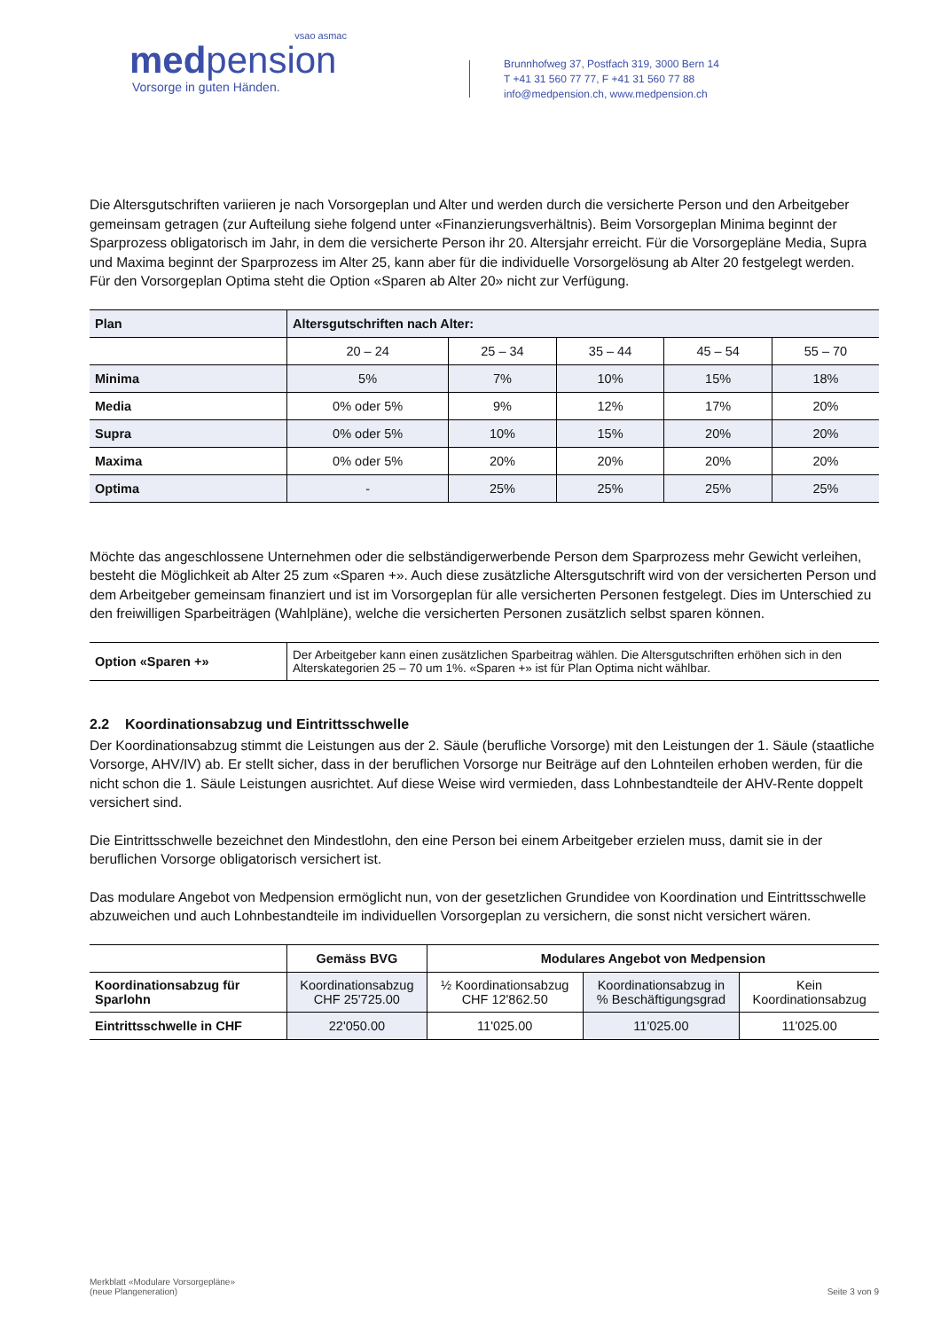vsao asmac
medpension
Vorsorge in guten Händen.
Brunnhofweg 37, Postfach 319, 3000 Bern 14
T +41 31 560 77 77, F +41 31 560 77 88
info@medpension.ch, www.medpension.ch
Die Altersgutschriften variieren je nach Vorsorgeplan und Alter und werden durch die versicherte Person und den Arbeitgeber gemeinsam getragen (zur Aufteilung siehe folgend unter «Finanzierungsverhältnis). Beim Vorsorgeplan Minima beginnt der Sparprozess obligatorisch im Jahr, in dem die versicherte Person ihr 20. Altersjahr erreicht. Für die Vorsorgepläne Media, Supra und Maxima beginnt der Sparprozess im Alter 25, kann aber für die individuelle Vorsorgelösung ab Alter 20 festgelegt werden. Für den Vorsorgeplan Optima steht die Option «Sparen ab Alter 20» nicht zur Verfügung.
| Plan | Altersgutschriften nach Alter: | | | | |
| --- | --- | --- | --- | --- | --- |
| | 20 – 24 | 25 – 34 | 35 – 44 | 45 – 54 | 55 – 70 |
| Minima | 5% | 7% | 10% | 15% | 18% |
| Media | 0% oder 5% | 9% | 12% | 17% | 20% |
| Supra | 0% oder 5% | 10% | 15% | 20% | 20% |
| Maxima | 0% oder 5% | 20% | 20% | 20% | 20% |
| Optima | - | 25% | 25% | 25% | 25% |
Möchte das angeschlossene Unternehmen oder die selbständigerwerbende Person dem Sparprozess mehr Gewicht verleihen, besteht die Möglichkeit ab Alter 25 zum «Sparen +». Auch diese zusätzliche Altersgutschrift wird von der versicherten Person und dem Arbeitgeber gemeinsam finanziert und ist im Vorsorgeplan für alle versicherten Personen festgelegt. Dies im Unterschied zu den freiwilligen Sparbeiträgen (Wahlpläne), welche die versicherten Personen zusätzlich selbst sparen können.
| Option «Sparen +» | Der Arbeitgeber kann einen zusätzlichen Sparbeitrag wählen. Die Altersgutschriften erhöhen sich in den Alterskategorien 25 – 70 um 1%. «Sparen +» ist für Plan Optima nicht wählbar. |
2.2 Koordinationsabzug und Eintrittsschwelle
Der Koordinationsabzug stimmt die Leistungen aus der 2. Säule (berufliche Vorsorge) mit den Leistungen der 1. Säule (staatliche Vorsorge, AHV/IV) ab. Er stellt sicher, dass in der beruflichen Vorsorge nur Beiträge auf den Lohnteilen erhoben werden, für die nicht schon die 1. Säule Leistungen ausrichtet. Auf diese Weise wird vermieden, dass Lohnbestandteile der AHV-Rente doppelt versichert sind.
Die Eintrittsschwelle bezeichnet den Mindestlohn, den eine Person bei einem Arbeitgeber erzielen muss, damit sie in der beruflichen Vorsorge obligatorisch versichert ist.
Das modulare Angebot von Medpension ermöglicht nun, von der gesetzlichen Grundidee von Koordination und Eintrittsschwelle abzuweichen und auch Lohnbestandteile im individuellen Vorsorgeplan zu versichern, die sonst nicht versichert wären.
| | Gemäss BVG | Modulares Angebot von Medpension | | |
| --- | --- | --- | --- | --- |
| Koordinationsabzug für Sparlohn | Koordinationsabzug CHF 25'725.00 | ½ Koordinationsabzug CHF 12'862.50 | Koordinationsabzug in % Beschäftigungsgrad | Kein Koordinationsabzug |
| Eintrittsschwelle in CHF | 22'050.00 | 11'025.00 | 11'025.00 | 11'025.00 |
Merkblatt «Modulare Vorsorgepläne»
(neue Plangeneration)
Seite 3 von 9